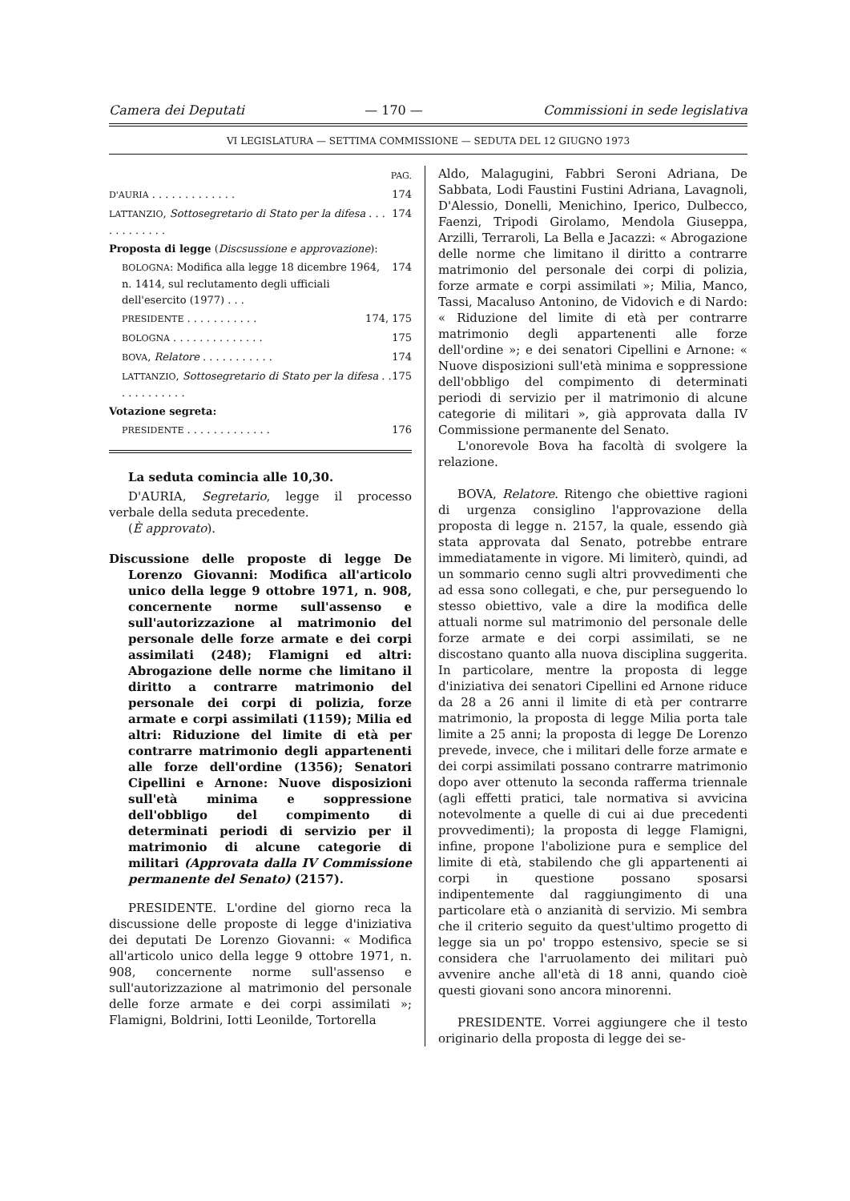Camera dei Deputati — 170 — Commissioni in sede legislativa
VI LEGISLATURA — SETTIMA COMMISSIONE — SEDUTA DEL 12 GIUGNO 1973
PAG.
D'AURIA . . . . . . . . . . . . . 174
LATTANZIO, Sottosegretario di Stato per la difesa . . . . . . . . . . . . 174
Proposta di legge (Discsussione e approvazione):
BOLOGNA: Modifica alla legge 18 dicembre 1964, n. 1414, sul reclutamento degli ufficiali dell'esercito (1977) . . . 174
PRESIDENTE . . . . . . . . . . . 174, 175
BOLOGNA . . . . . . . . . . . . . . 175
BOVA, Relatore . . . . . . . . . . . 174
LATTANZIO, Sottosegretario di Stato per la difesa . . . . . . . . . . . . 175
Votazione segreta:
PRESIDENTE . . . . . . . . . . . . . 176
La seduta comincia alle 10,30.
D'AURIA, Segretario, legge il processo verbale della seduta precedente.
(È approvato).
Discussione delle proposte di legge De Lorenzo Giovanni: Modifica all'articolo unico della legge 9 ottobre 1971, n. 908, concernente norme sull'assenso e sull'autorizzazione al matrimonio del personale delle forze armate e dei corpi assimilati (248); Flamigni ed altri: Abrogazione delle norme che limitano il diritto a contrarre matrimonio del personale dei corpi di polizia, forze armate e corpi assimilati (1159); Milia ed altri: Riduzione del limite di età per contrarre matrimonio degli appartenenti alle forze dell'ordine (1356); Senatori Cipellini e Arnone: Nuove disposizioni sull'età minima e soppressione dell'obbligo del compimento di determinati periodi di servizio per il matrimonio di alcune categorie di militari (Approvata dalla IV Commissione permanente del Senato) (2157).
PRESIDENTE. L'ordine del giorno reca la discussione delle proposte di legge d'iniziativa dei deputati De Lorenzo Giovanni: « Modifica all'articolo unico della legge 9 ottobre 1971, n. 908, concernente norme sull'assenso e sull'autorizzazione al matrimonio del personale delle forze armate e dei corpi assimilati »; Flamigni, Boldrini, Iotti Leonilde, Tortorella
Aldo, Malagugini, Fabbri Seroni Adriana, De Sabbata, Lodi Faustini Fustini Adriana, Lavagnoli, D'Alessio, Donelli, Menichino, Iperico, Dulbecco, Faenzi, Tripodi Girolamo, Mendola Giuseppa, Arzilli, Terraroli, La Bella e Jacazzi: « Abrogazione delle norme che limitano il diritto a contrarre matrimonio del personale dei corpi di polizia, forze armate e corpi assimilati »; Milia, Manco, Tassi, Macaluso Antonino, de Vidovich e di Nardo: « Riduzione del limite di età per contrarre matrimonio degli appartenenti alle forze dell'ordine »; e dei senatori Cipellini e Arnone: « Nuove disposizioni sull'età minima e soppressione dell'obbligo del compimento di determinati periodi di servizio per il matrimonio di alcune categorie di militari », già approvata dalla IV Commissione permanente del Senato.
L'onorevole Bova ha facoltà di svolgere la relazione.
BOVA, Relatore. Ritengo che obiettive ragioni di urgenza consiglino l'approvazione della proposta di legge n. 2157, la quale, essendo già stata approvata dal Senato, potrebbe entrare immediatamente in vigore. Mi limiterò, quindi, ad un sommario cenno sugli altri provvedimenti che ad essa sono collegati, e che, pur perseguendo lo stesso obiettivo, vale a dire la modifica delle attuali norme sul matrimonio del personale delle forze armate e dei corpi assimilati, se ne discostano quanto alla nuova disciplina suggerita. In particolare, mentre la proposta di legge d'iniziativa dei senatori Cipellini ed Arnone riduce da 28 a 26 anni il limite di età per contrarre matrimonio, la proposta di legge Milia porta tale limite a 25 anni; la proposta di legge De Lorenzo prevede, invece, che i militari delle forze armate e dei corpi assimilati possano contrarre matrimonio dopo aver ottenuto la seconda rafferma triennale (agli effetti pratici, tale normativa si avvicina notevolmente a quelle di cui ai due precedenti provvedimenti); la proposta di legge Flamigni, infine, propone l'abolizione pura e semplice del limite di età, stabilendo che gli appartenenti ai corpi in questione possano sposarsi indipentemente dal raggiungimento di una particolare età o anzianità di servizio. Mi sembra che il criterio seguito da quest'ultimo progetto di legge sia un po' troppo estensivo, specie se si considera che l'arruolamento dei militari può avvenire anche all'età di 18 anni, quando cioè questi giovani sono ancora minorenni.
PRESIDENTE. Vorrei aggiungere che il testo originario della proposta di legge dei se-